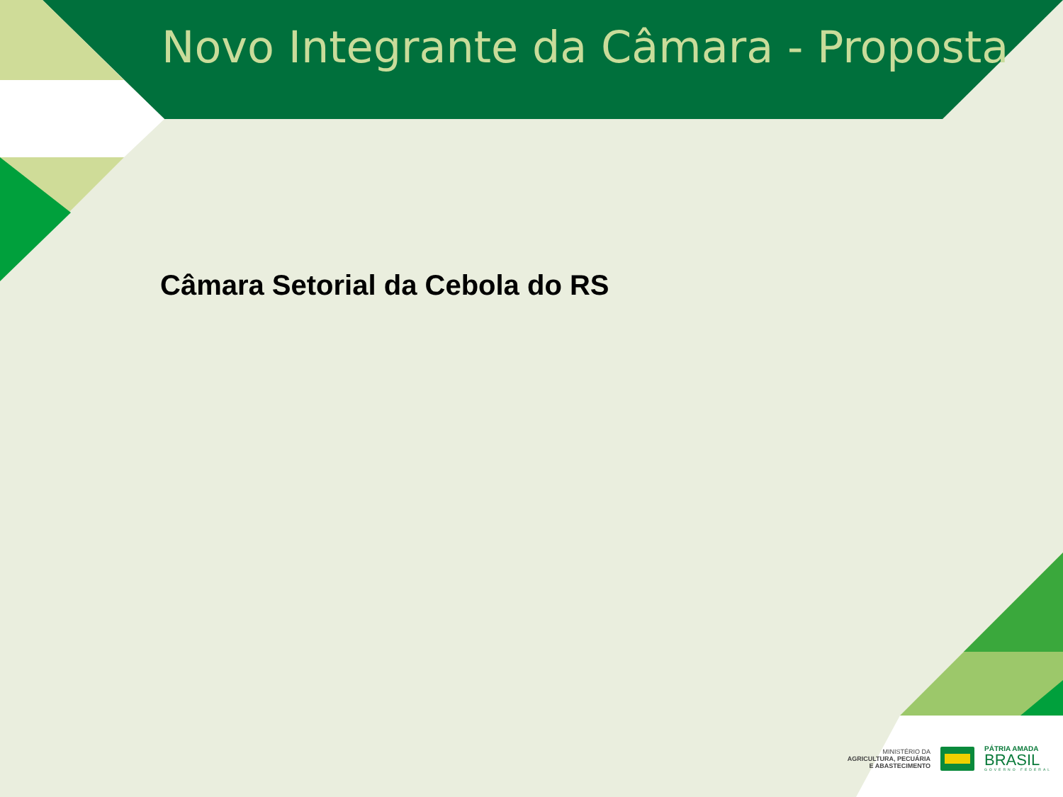Novo Integrante da Câmara - Proposta
Câmara Setorial da Cebola do RS
MINISTÉRIO DA
AGRICULTURA, PECUÁRIA
E ABASTECIMENTO
PÁTRIA AMADA
BRASIL
GOVERNO FEDERAL